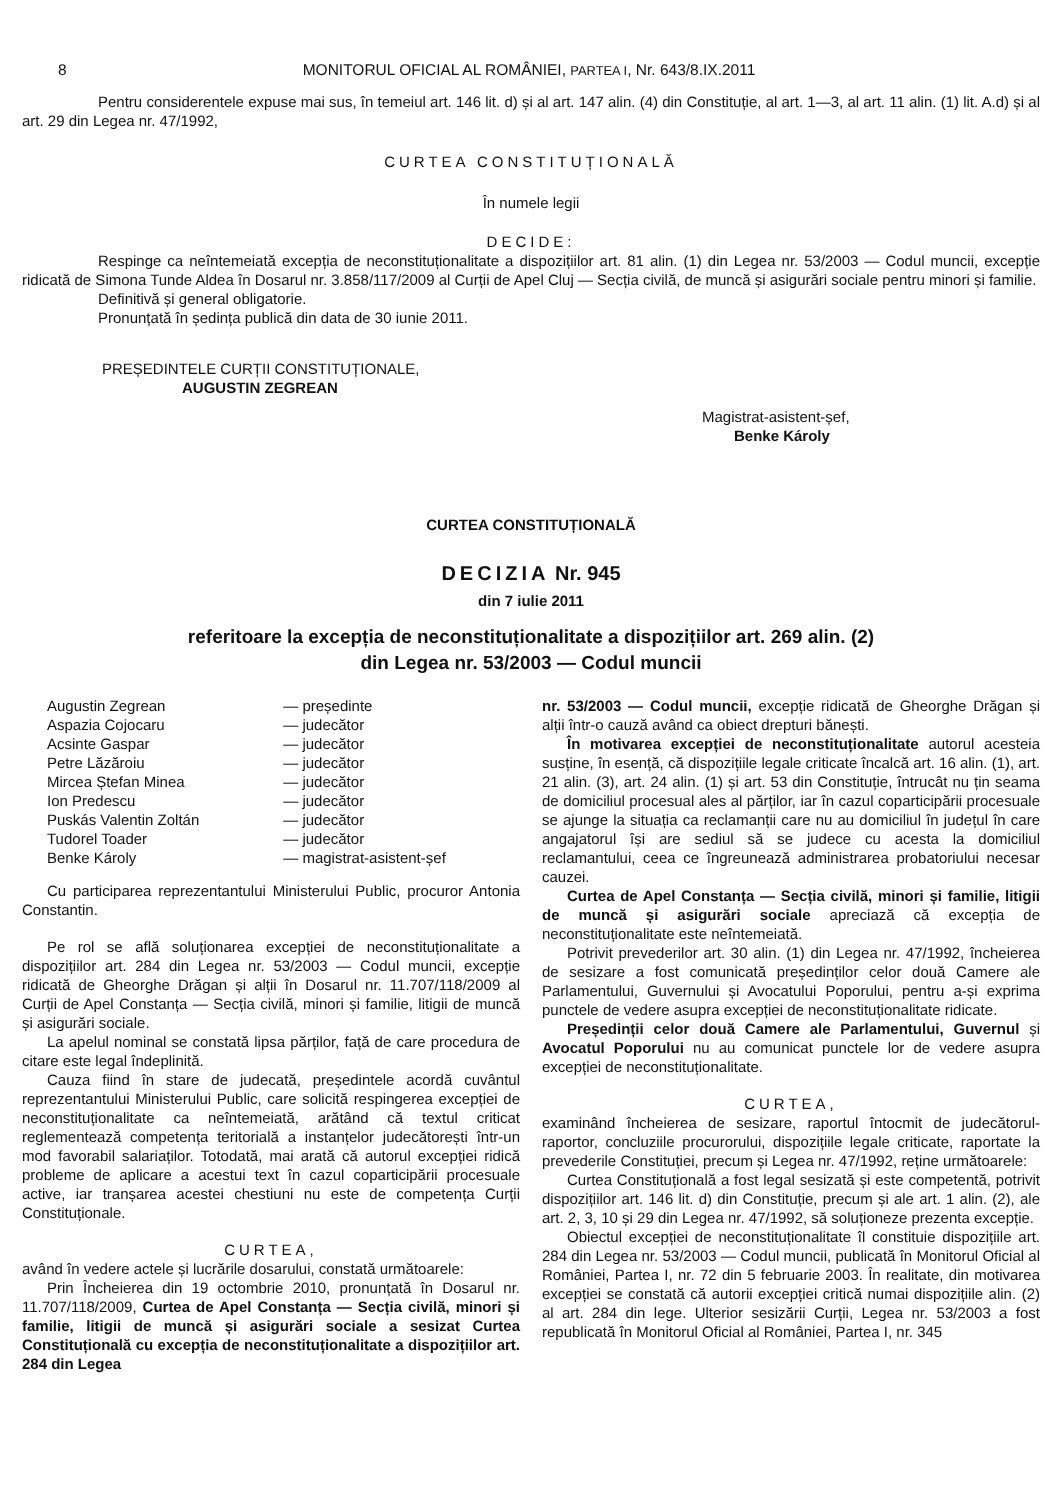8 MONITORUL OFICIAL AL ROMÂNIEI, PARTEA I, Nr. 643/8.IX.2011
Pentru considerentele expuse mai sus, în temeiul art. 146 lit. d) și al art. 147 alin. (4) din Constituție, al art. 1—3, al art. 11 alin. (1) lit. A.d) și al art. 29 din Legea nr. 47/1992,
CURTEA CONSTITUȚIONALĂ
În numele legii
DECIDE:
Respinge ca neîntemeiată excepția de neconstituționalitate a dispozițiilor art. 81 alin. (1) din Legea nr. 53/2003 — Codul muncii, excepție ridicată de Simona Tunde Aldea în Dosarul nr. 3.858/117/2009 al Curții de Apel Cluj — Secția civilă, de muncă și asigurări sociale pentru minori și familie.
Definitivă și general obligatorie.
Pronunțată în ședința publică din data de 30 iunie 2011.
PREȘEDINTELE CURȚII CONSTITUȚIONALE,
AUGUSTIN ZEGREAN
Magistrat-asistent-șef,
Benke Károly
CURTEA CONSTITUȚIONALĂ
DECIZIA Nr. 945
din 7 iulie 2011
referitoare la excepția de neconstituționalitate a dispozițiilor art. 269 alin. (2)
din Legea nr. 53/2003 — Codul muncii
| Augustin Zegrean | — președinte |
| Aspazia Cojocaru | — judecător |
| Acsinte Gaspar | — judecător |
| Petre Lăzăroiu | — judecător |
| Mircea Ștefan Minea | — judecător |
| Ion Predescu | — judecător |
| Puskás Valentin Zoltán | — judecător |
| Tudorel Toader | — judecător |
| Benke Károly | — magistrat-asistent-șef |
Cu participarea reprezentantului Ministerului Public, procuror Antonia Constantin.
Pe rol se află soluționarea excepției de neconstituționalitate a dispozițiilor art. 284 din Legea nr. 53/2003 — Codul muncii, excepție ridicată de Gheorghe Drăgan și alții în Dosarul nr. 11.707/118/2009 al Curții de Apel Constanța — Secția civilă, minori și familie, litigii de muncă și asigurări sociale.
La apelul nominal se constată lipsa părților, față de care procedura de citare este legal îndeplinită.
Cauza fiind în stare de judecată, președintele acordă cuvântul reprezentantului Ministerului Public, care solicită respingerea excepției de neconstituționalitate ca neîntemeiată, arătând că textul criticat reglementează competența teritorială a instanțelor judecătorești într-un mod favorabil salariaților. Totodată, mai arată că autorul excepției ridică probleme de aplicare a acestui text în cazul coparticipării procesuale active, iar tranșarea acestei chestiuni nu este de competența Curții Constituționale.
CURTEA,
având în vedere actele și lucrările dosarului, constată următoarele:
Prin Încheierea din 19 octombrie 2010, pronunțată în Dosarul nr. 11.707/118/2009, Curtea de Apel Constanța — Secția civilă, minori și familie, litigii de muncă și asigurări sociale a sesizat Curtea Constituțională cu excepția de neconstituționalitate a dispozițiilor art. 284 din Legea
nr. 53/2003 — Codul muncii, excepție ridicată de Gheorghe Drăgan și alții într-o cauză având ca obiect drepturi bănești.
În motivarea excepției de neconstituționalitate autorul acesteia susține, în esență, că dispozițiile legale criticate încalcă art. 16 alin. (1), art. 21 alin. (3), art. 24 alin. (1) și art. 53 din Constituție, întrucât nu țin seama de domiciliul procesual ales al părților, iar în cazul coparticipării procesuale se ajunge la situația ca reclamanții care nu au domiciliul în județul în care angajatorul își are sediul să se judece cu acesta la domiciliul reclamantului, ceea ce îngreunează administrarea probatoriului necesar cauzei.
Curtea de Apel Constanța — Secția civilă, minori și familie, litigii de muncă și asigurări sociale apreciază că excepția de neconstituționalitate este neîntemeiată.
Potrivit prevederilor art. 30 alin. (1) din Legea nr. 47/1992, încheierea de sesizare a fost comunicată președinților celor două Camere ale Parlamentului, Guvernului și Avocatului Poporului, pentru a-și exprima punctele de vedere asupra excepției de neconstituționalitate ridicate.
Președinții celor două Camere ale Parlamentului, Guvernul și Avocatul Poporului nu au comunicat punctele lor de vedere asupra excepției de neconstituționalitate.
CURTEA,
examinând încheierea de sesizare, raportul întocmit de judecătorul-raportor, concluziile procurorului, dispozițiile legale criticate, raportate la prevederile Constituției, precum și Legea nr. 47/1992, reține următoarele:
Curtea Constituțională a fost legal sesizată și este competentă, potrivit dispozițiilor art. 146 lit. d) din Constituție, precum și ale art. 1 alin. (2), ale art. 2, 3, 10 și 29 din Legea nr. 47/1992, să soluționeze prezenta excepție.
Obiectul excepției de neconstituționalitate îl constituie dispozițiile art. 284 din Legea nr. 53/2003 — Codul muncii, publicată în Monitorul Oficial al României, Partea I, nr. 72 din 5 februarie 2003. În realitate, din motivarea excepției se constată că autorii excepției critică numai dispozițiile alin. (2) al art. 284 din lege. Ulterior sesizării Curții, Legea nr. 53/2003 a fost republicată în Monitorul Oficial al României, Partea I, nr. 345